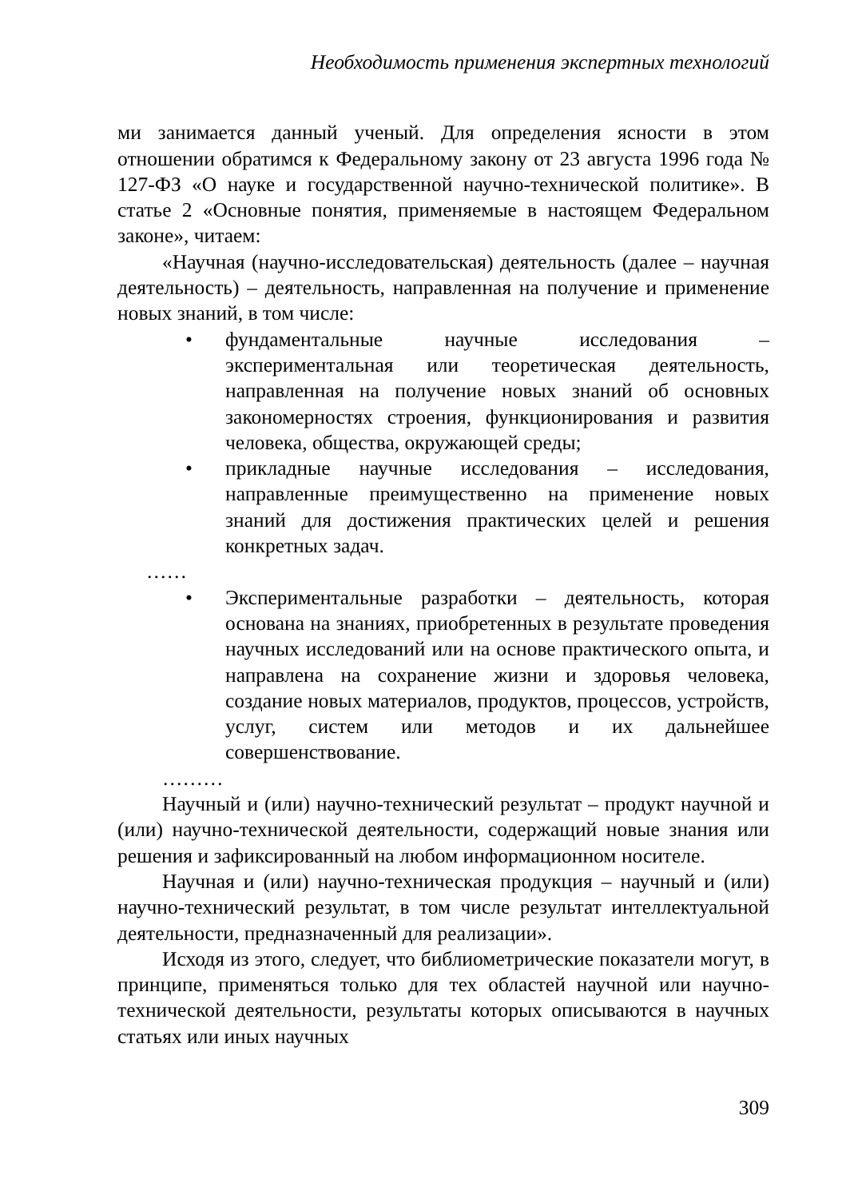Необходимость применения экспертных технологий
ми занимается данный ученый. Для определения ясности в этом отношении обратимся к Федеральному закону от 23 августа 1996 года № 127-ФЗ «О науке и государственной научно-технической политике». В статье 2 «Основные понятия, применяемые в настоящем Федеральном законе», читаем:
«Научная (научно-исследовательская) деятельность (далее – научная деятельность) – деятельность, направленная на получение и применение новых знаний, в том числе:
• фундаментальные научные исследования – экспериментальная или теоретическая деятельность, направленная на получение новых знаний об основных закономерностях строения, функционирования и развития человека, общества, окружающей среды;
• прикладные научные исследования – исследования, направленные преимущественно на применение новых знаний для достижения практических целей и решения конкретных задач.
……
• Экспериментальные разработки – деятельность, которая основана на знаниях, приобретенных в результате проведения научных исследований или на основе практического опыта, и направлена на сохранение жизни и здоровья человека, создание новых материалов, продуктов, процессов, устройств, услуг, систем или методов и их дальнейшее совершенствование.
………
Научный и (или) научно-технический результат – продукт научной и (или) научно-технической деятельности, содержащий новые знания или решения и зафиксированный на любом информационном носителе.
Научная и (или) научно-техническая продукция – научный и (или) научно-технический результат, в том числе результат интеллектуальной деятельности, предназначенный для реализации».
Исходя из этого, следует, что библиометрические показатели могут, в принципе, применяться только для тех областей научной или научно-технической деятельности, результаты которых описываются в научных статьях или иных научных
309